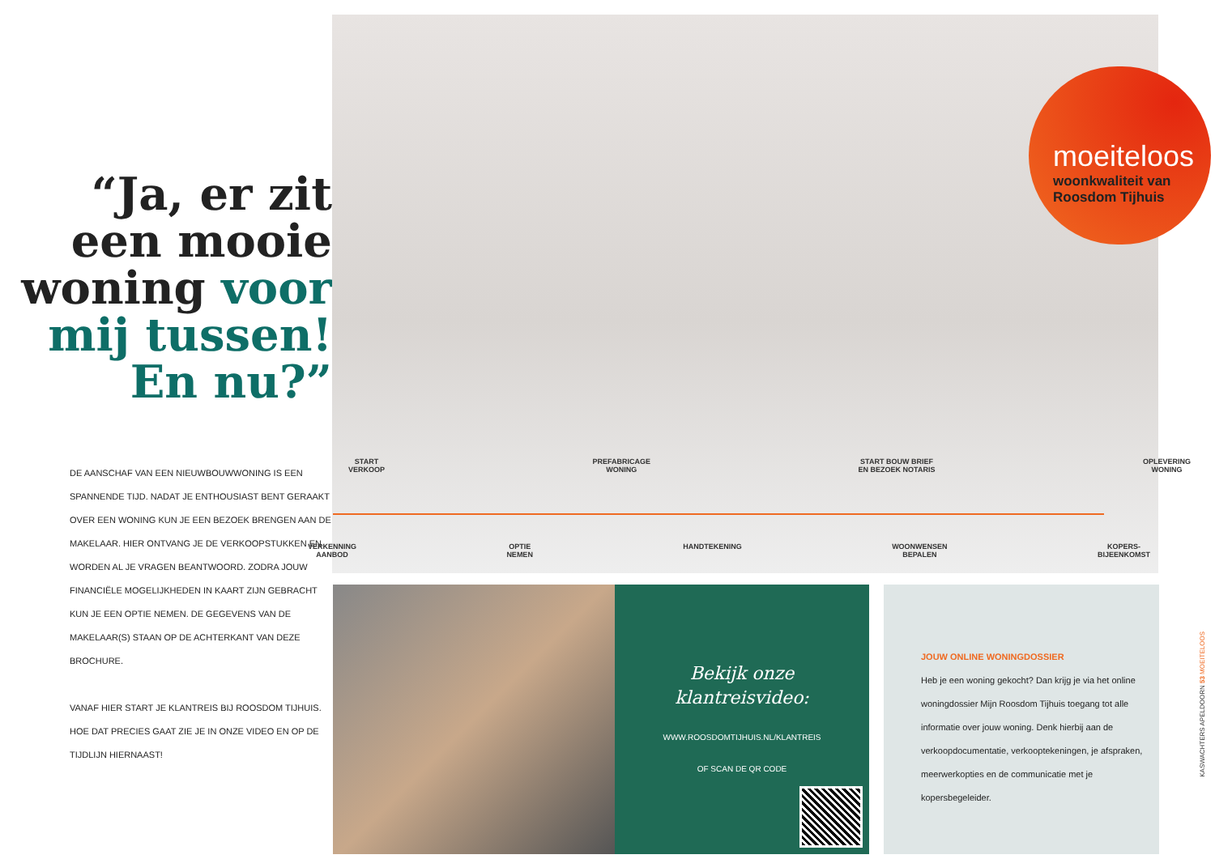“Ja, er zit een mooie woning voor mij tussen! En nu?”
DE AANSCHAF VAN EEN NIEUWBOUWWONING IS EEN SPANNENDE TIJD. NADAT JE ENTHOUSIAST BENT GERAAKT OVER EEN WONING KUN JE EEN BEZOEK BRENGEN AAN DE MAKELAAR. HIER ONTVANG JE DE VERKOOPSTUKKEN EN WORDEN AL JE VRAGEN BEANTWOORD. ZODRA JOUW FINANCIËLE MOGELIJKHEDEN IN KAART ZIJN GEBRACHT KUN JE EEN OPTIE NEMEN. DE GEGEVENS VAN DE MAKELAAR(S) STAAN OP DE ACHTERKANT VAN DEZE BROCHURE.
VANAF HIER START JE KLANTREIS BIJ ROOSDOM TIJHUIS. HOE DAT PRECIES GAAT ZIE JE IN ONZE VIDEO EN OP DE TIJDLIJN HIERNAAST!
moeiteloos
woonkwaliteit van Roosdom Tijhuis
START
VERKOOP PREFABRICAGE
WONING START BOUW BRIEF
EN BEZOEK NOTARIS OPLEVERING
WONING
VERKENNING
AANBOD OPTIE
NEMEN HANDTEKENING WOONWENSEN
BEPALEN KOPERS-
BIJEENKOMST
Bekijk onze
klantreisvideo:
WWW.ROOSDOMTIJHUIS.NL/KLANTREIS
OF SCAN DE QR CODE
JOUW ONLINE WONINGDOSSIER
Heb je een woning gekocht? Dan krijg je via het online woningdossier Mijn Roosdom Tijhuis toegang tot alle informatie over jouw woning. Denk hierbij aan de verkoopdocumentatie, verkooptekeningen, je afspraken, meerwerkopties en de communicatie met je kopersbegeleider.
KASWACHTERS APELDOORN 53 MOEITELOOS